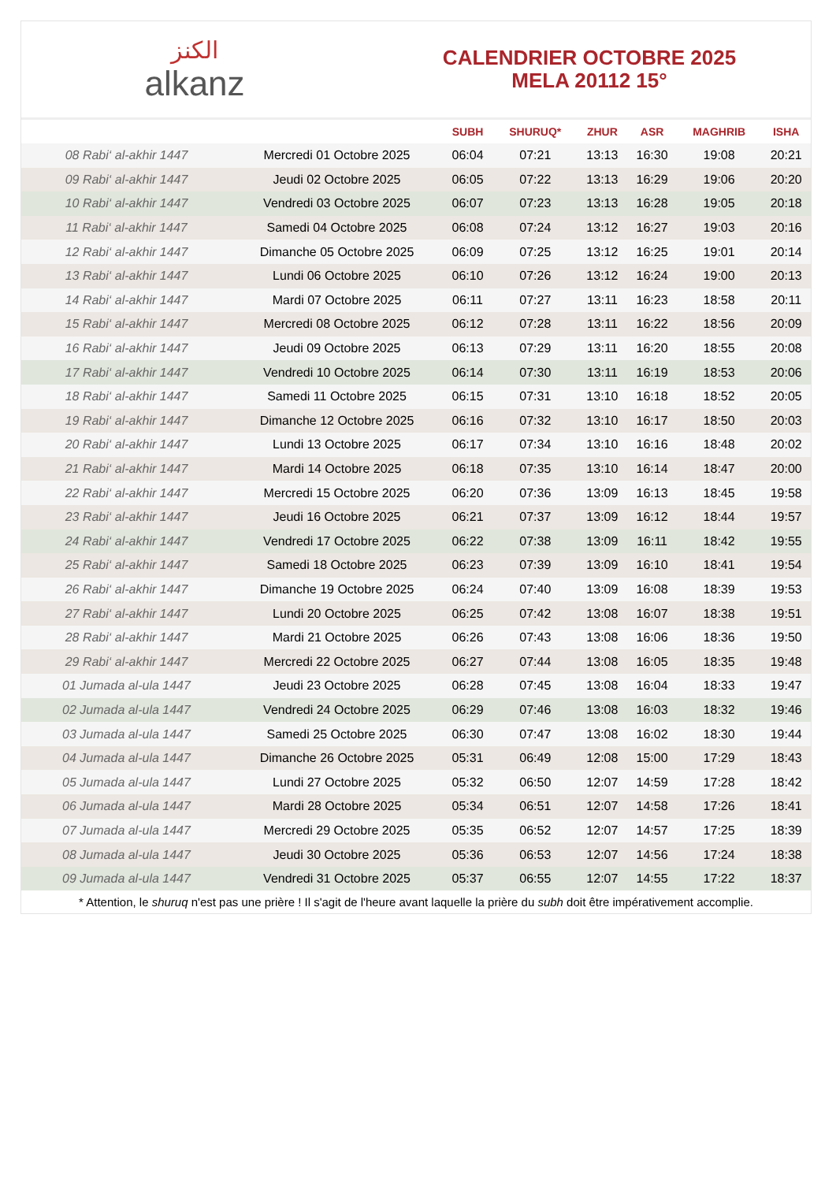الكنز
alkanz
CALENDRIER OCTOBRE 2025
MELA 20112 15°
| | | SUBH | SHURUQ* | ZHUR | ASR | MAGHRIB | ISHA |
| --- | --- | --- | --- | --- | --- | --- | --- |
| 08 Rabi‘ al-akhir 1447 | Mercredi 01 Octobre 2025 | 06:04 | 07:21 | 13:13 | 16:30 | 19:08 | 20:21 |
| 09 Rabi‘ al-akhir 1447 | Jeudi 02 Octobre 2025 | 06:05 | 07:22 | 13:13 | 16:29 | 19:06 | 20:20 |
| 10 Rabi‘ al-akhir 1447 | Vendredi 03 Octobre 2025 | 06:07 | 07:23 | 13:13 | 16:28 | 19:05 | 20:18 |
| 11 Rabi‘ al-akhir 1447 | Samedi 04 Octobre 2025 | 06:08 | 07:24 | 13:12 | 16:27 | 19:03 | 20:16 |
| 12 Rabi‘ al-akhir 1447 | Dimanche 05 Octobre 2025 | 06:09 | 07:25 | 13:12 | 16:25 | 19:01 | 20:14 |
| 13 Rabi‘ al-akhir 1447 | Lundi 06 Octobre 2025 | 06:10 | 07:26 | 13:12 | 16:24 | 19:00 | 20:13 |
| 14 Rabi‘ al-akhir 1447 | Mardi 07 Octobre 2025 | 06:11 | 07:27 | 13:11 | 16:23 | 18:58 | 20:11 |
| 15 Rabi‘ al-akhir 1447 | Mercredi 08 Octobre 2025 | 06:12 | 07:28 | 13:11 | 16:22 | 18:56 | 20:09 |
| 16 Rabi‘ al-akhir 1447 | Jeudi 09 Octobre 2025 | 06:13 | 07:29 | 13:11 | 16:20 | 18:55 | 20:08 |
| 17 Rabi‘ al-akhir 1447 | Vendredi 10 Octobre 2025 | 06:14 | 07:30 | 13:11 | 16:19 | 18:53 | 20:06 |
| 18 Rabi‘ al-akhir 1447 | Samedi 11 Octobre 2025 | 06:15 | 07:31 | 13:10 | 16:18 | 18:52 | 20:05 |
| 19 Rabi‘ al-akhir 1447 | Dimanche 12 Octobre 2025 | 06:16 | 07:32 | 13:10 | 16:17 | 18:50 | 20:03 |
| 20 Rabi‘ al-akhir 1447 | Lundi 13 Octobre 2025 | 06:17 | 07:34 | 13:10 | 16:16 | 18:48 | 20:02 |
| 21 Rabi‘ al-akhir 1447 | Mardi 14 Octobre 2025 | 06:18 | 07:35 | 13:10 | 16:14 | 18:47 | 20:00 |
| 22 Rabi‘ al-akhir 1447 | Mercredi 15 Octobre 2025 | 06:20 | 07:36 | 13:09 | 16:13 | 18:45 | 19:58 |
| 23 Rabi‘ al-akhir 1447 | Jeudi 16 Octobre 2025 | 06:21 | 07:37 | 13:09 | 16:12 | 18:44 | 19:57 |
| 24 Rabi‘ al-akhir 1447 | Vendredi 17 Octobre 2025 | 06:22 | 07:38 | 13:09 | 16:11 | 18:42 | 19:55 |
| 25 Rabi‘ al-akhir 1447 | Samedi 18 Octobre 2025 | 06:23 | 07:39 | 13:09 | 16:10 | 18:41 | 19:54 |
| 26 Rabi‘ al-akhir 1447 | Dimanche 19 Octobre 2025 | 06:24 | 07:40 | 13:09 | 16:08 | 18:39 | 19:53 |
| 27 Rabi‘ al-akhir 1447 | Lundi 20 Octobre 2025 | 06:25 | 07:42 | 13:08 | 16:07 | 18:38 | 19:51 |
| 28 Rabi‘ al-akhir 1447 | Mardi 21 Octobre 2025 | 06:26 | 07:43 | 13:08 | 16:06 | 18:36 | 19:50 |
| 29 Rabi‘ al-akhir 1447 | Mercredi 22 Octobre 2025 | 06:27 | 07:44 | 13:08 | 16:05 | 18:35 | 19:48 |
| 01 Jumada al-ula 1447 | Jeudi 23 Octobre 2025 | 06:28 | 07:45 | 13:08 | 16:04 | 18:33 | 19:47 |
| 02 Jumada al-ula 1447 | Vendredi 24 Octobre 2025 | 06:29 | 07:46 | 13:08 | 16:03 | 18:32 | 19:46 |
| 03 Jumada al-ula 1447 | Samedi 25 Octobre 2025 | 06:30 | 07:47 | 13:08 | 16:02 | 18:30 | 19:44 |
| 04 Jumada al-ula 1447 | Dimanche 26 Octobre 2025 | 05:31 | 06:49 | 12:08 | 15:00 | 17:29 | 18:43 |
| 05 Jumada al-ula 1447 | Lundi 27 Octobre 2025 | 05:32 | 06:50 | 12:07 | 14:59 | 17:28 | 18:42 |
| 06 Jumada al-ula 1447 | Mardi 28 Octobre 2025 | 05:34 | 06:51 | 12:07 | 14:58 | 17:26 | 18:41 |
| 07 Jumada al-ula 1447 | Mercredi 29 Octobre 2025 | 05:35 | 06:52 | 12:07 | 14:57 | 17:25 | 18:39 |
| 08 Jumada al-ula 1447 | Jeudi 30 Octobre 2025 | 05:36 | 06:53 | 12:07 | 14:56 | 17:24 | 18:38 |
| 09 Jumada al-ula 1447 | Vendredi 31 Octobre 2025 | 05:37 | 06:55 | 12:07 | 14:55 | 17:22 | 18:37 |
* Attention, le shuruq n'est pas une prière ! Il s'agit de l'heure avant laquelle la prière du subh doit être impérativement accomplie.